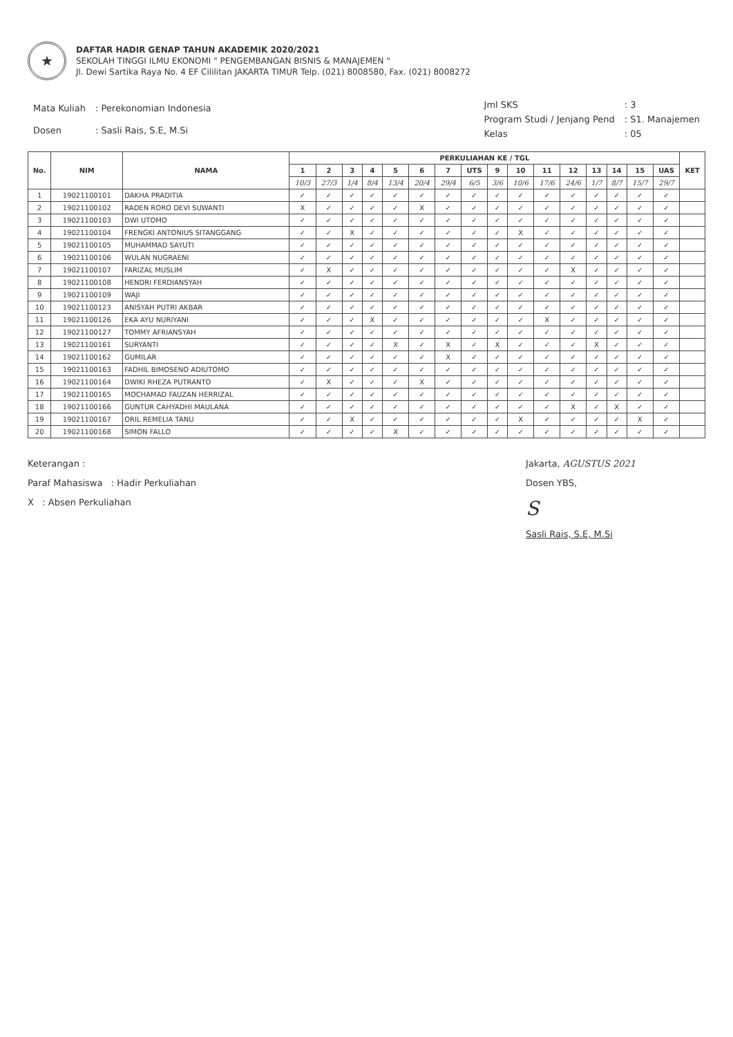★
DAFTAR HADIR GENAP TAHUN AKADEMIK 2020/2021
SEKOLAH TINGGI ILMU EKONOMI " PENGEMBANGAN BISNIS & MANAJEMEN "
Jl. Dewi Sartika Raya No. 4 EF Cililitan JAKARTA TIMUR Telp. (021) 8008580, Fax. (021) 8008272
| Mata Kuliah | : Perekonomian Indonesia |
| Dosen | : Sasli Rais, S.E, M.Si |
| Jml SKS | : 3 |
| Program Studi / Jenjang Pend | : S1. Manajemen |
| Kelas | : 05 |
| No. | NIM | NAMA | PERKULIAHAN KE / TGL | | | | | | | | | | | | | | | | KET |
| --- | --- | --- | --- | --- | --- | --- | --- | --- | --- | --- | --- | --- | --- | --- | --- | --- | --- | --- | --- |
| | | | 1 | 2 | 3 | 4 | 5 | 6 | 7 | UTS | 9 | 10 | 11 | 12 | 13 | 14 | 15 | UAS | |
| | | | 10/3 | 27/3 | 1/4 | 8/4 | 13/4 | 20/4 | 29/4 | 6/5 | 3/6 | 10/6 | 17/6 | 24/6 | 1/7 | 8/7 | 15/7 | 29/7 | |
| 1 | 19021100101 | DAKHA PRADITIA | ✓ | ✓ | ✓ | ✓ | ✓ | ✓ | ✓ | ✓ | ✓ | ✓ | ✓ | ✓ | ✓ | ✓ | ✓ | ✓ | |
| 2 | 19021100102 | RADEN RORO DEVI SUWANTI | X | ✓ | ✓ | ✓ | ✓ | X | ✓ | ✓ | ✓ | ✓ | ✓ | ✓ | ✓ | ✓ | ✓ | ✓ | |
| 3 | 19021100103 | DWI UTOMO | ✓ | ✓ | ✓ | ✓ | ✓ | ✓ | ✓ | ✓ | ✓ | ✓ | ✓ | ✓ | ✓ | ✓ | ✓ | ✓ | |
| 4 | 19021100104 | FRENGKI ANTONIUS SITANGGANG | ✓ | ✓ | X | ✓ | ✓ | ✓ | ✓ | ✓ | ✓ | X | ✓ | ✓ | ✓ | ✓ | ✓ | ✓ | |
| 5 | 19021100105 | MUHAMMAD SAYUTI | ✓ | ✓ | ✓ | ✓ | ✓ | ✓ | ✓ | ✓ | ✓ | ✓ | ✓ | ✓ | ✓ | ✓ | ✓ | ✓ | |
| 6 | 19021100106 | WULAN NUGRAENI | ✓ | ✓ | ✓ | ✓ | ✓ | ✓ | ✓ | ✓ | ✓ | ✓ | ✓ | ✓ | ✓ | ✓ | ✓ | ✓ | |
| 7 | 19021100107 | FARIZAL MUSLIM | ✓ | X | ✓ | ✓ | ✓ | ✓ | ✓ | ✓ | ✓ | ✓ | ✓ | X | ✓ | ✓ | ✓ | ✓ | |
| 8 | 19021100108 | HENDRI FERDIANSYAH | ✓ | ✓ | ✓ | ✓ | ✓ | ✓ | ✓ | ✓ | ✓ | ✓ | ✓ | ✓ | ✓ | ✓ | ✓ | ✓ | |
| 9 | 19021100109 | WAJI | ✓ | ✓ | ✓ | ✓ | ✓ | ✓ | ✓ | ✓ | ✓ | ✓ | ✓ | ✓ | ✓ | ✓ | ✓ | ✓ | |
| 10 | 19021100123 | ANISYAH PUTRI AKBAR | ✓ | ✓ | ✓ | ✓ | ✓ | ✓ | ✓ | ✓ | ✓ | ✓ | ✓ | ✓ | ✓ | ✓ | ✓ | ✓ | |
| 11 | 19021100126 | EKA AYU NURIYANI | ✓ | ✓ | ✓ | X | ✓ | ✓ | ✓ | ✓ | ✓ | ✓ | X | ✓ | ✓ | ✓ | ✓ | ✓ | |
| 12 | 19021100127 | TOMMY AFRIANSYAH | ✓ | ✓ | ✓ | ✓ | ✓ | ✓ | ✓ | ✓ | ✓ | ✓ | ✓ | ✓ | ✓ | ✓ | ✓ | ✓ | |
| 13 | 19021100161 | SURYANTI | ✓ | ✓ | ✓ | ✓ | X | ✓ | X | ✓ | X | ✓ | ✓ | ✓ | X | ✓ | ✓ | ✓ | |
| 14 | 19021100162 | GUMILAR | ✓ | ✓ | ✓ | ✓ | ✓ | ✓ | X | ✓ | ✓ | ✓ | ✓ | ✓ | ✓ | ✓ | ✓ | ✓ | |
| 15 | 19021100163 | FADHIL BIMOSENO ADIUTOMO | ✓ | ✓ | ✓ | ✓ | ✓ | ✓ | ✓ | ✓ | ✓ | ✓ | ✓ | ✓ | ✓ | ✓ | ✓ | ✓ | |
| 16 | 19021100164 | DWIKI RHEZA PUTRANTO | ✓ | X | ✓ | ✓ | ✓ | X | ✓ | ✓ | ✓ | ✓ | ✓ | ✓ | ✓ | ✓ | ✓ | ✓ | |
| 17 | 19021100165 | MOCHAMAD FAUZAN HERRIZAL | ✓ | ✓ | ✓ | ✓ | ✓ | ✓ | ✓ | ✓ | ✓ | ✓ | ✓ | ✓ | ✓ | ✓ | ✓ | ✓ | |
| 18 | 19021100166 | GUNTUR CAHYADHI MAULANA | ✓ | ✓ | ✓ | ✓ | ✓ | ✓ | ✓ | ✓ | ✓ | ✓ | ✓ | X | ✓ | X | ✓ | ✓ | |
| 19 | 19021100167 | ORIL REMELIA TANU | ✓ | ✓ | X | ✓ | ✓ | ✓ | ✓ | ✓ | ✓ | X | ✓ | ✓ | ✓ | ✓ | X | ✓ | |
| 20 | 19021100168 | SIMON FALLO | ✓ | ✓ | ✓ | ✓ | X | ✓ | ✓ | ✓ | ✓ | ✓ | ✓ | ✓ | ✓ | ✓ | ✓ | ✓ | |
Keterangan :
Paraf Mahasiswa : Hadir Perkuliahan
X : Absen Perkuliahan
Jakarta, AGUSTUS 2021
Dosen YBS,
S
Sasli Rais, S.E, M.Si